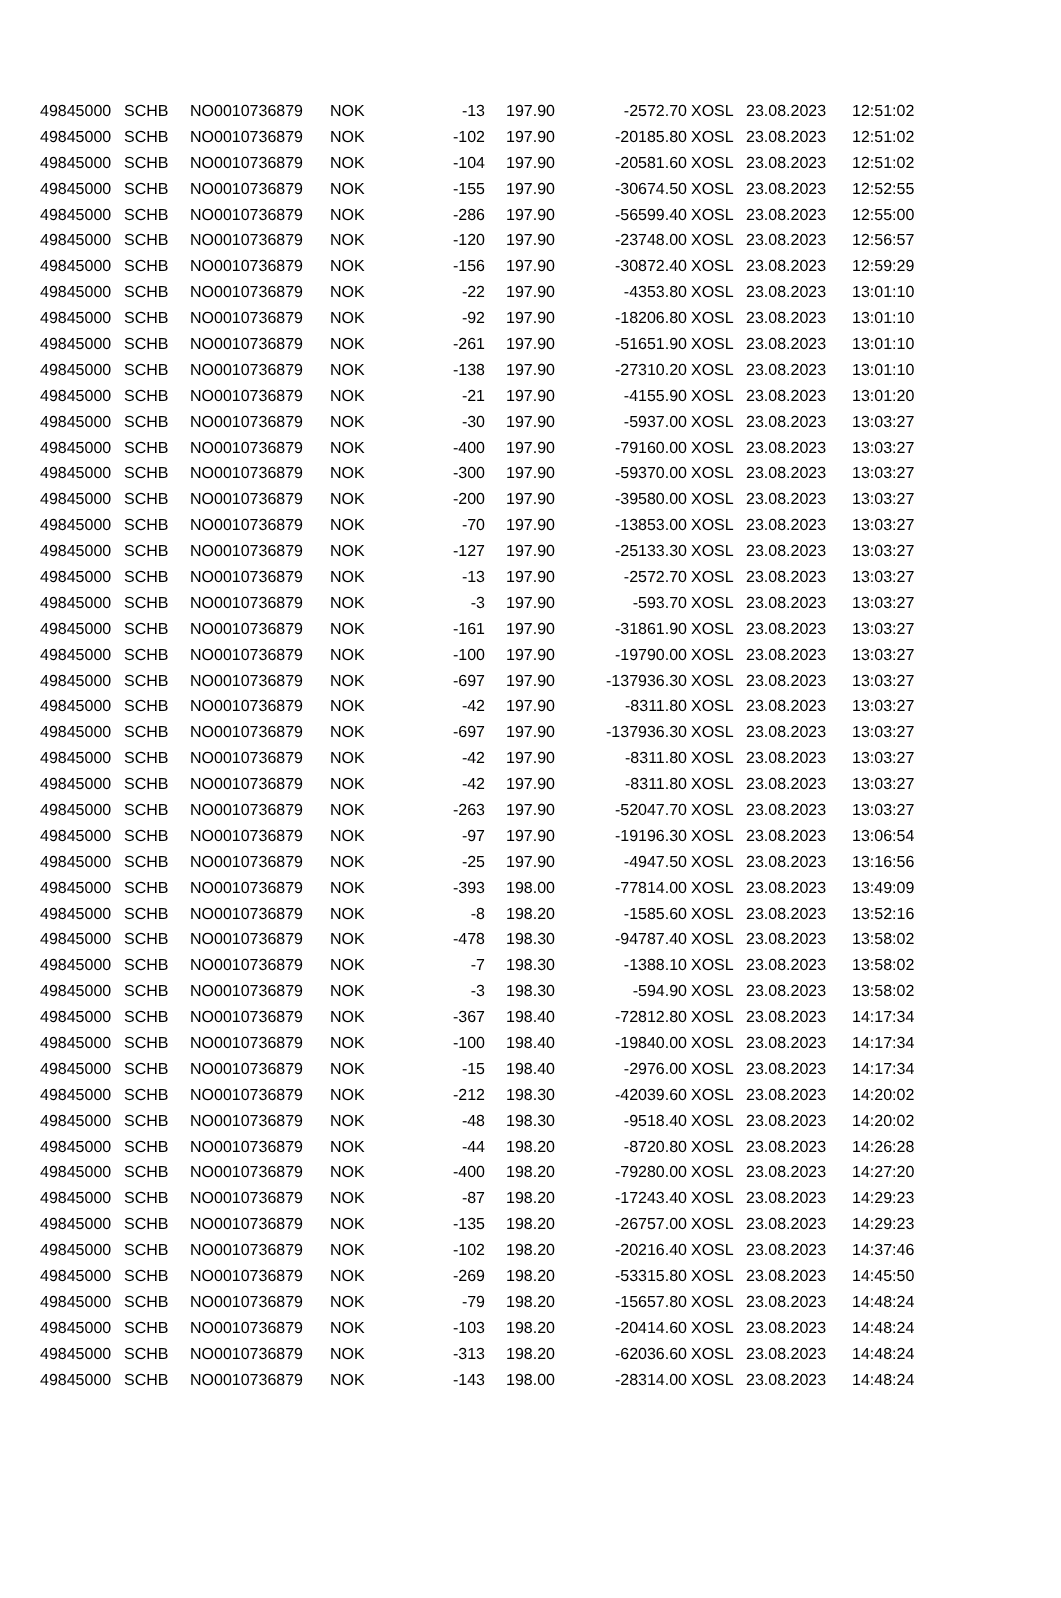| 49845000 | SCHB | NO0010736879 | NOK | -13 | 197.90 | -2572.70 | XOSL | 23.08.2023 | 12:51:02 |
| 49845000 | SCHB | NO0010736879 | NOK | -102 | 197.90 | -20185.80 | XOSL | 23.08.2023 | 12:51:02 |
| 49845000 | SCHB | NO0010736879 | NOK | -104 | 197.90 | -20581.60 | XOSL | 23.08.2023 | 12:51:02 |
| 49845000 | SCHB | NO0010736879 | NOK | -155 | 197.90 | -30674.50 | XOSL | 23.08.2023 | 12:52:55 |
| 49845000 | SCHB | NO0010736879 | NOK | -286 | 197.90 | -56599.40 | XOSL | 23.08.2023 | 12:55:00 |
| 49845000 | SCHB | NO0010736879 | NOK | -120 | 197.90 | -23748.00 | XOSL | 23.08.2023 | 12:56:57 |
| 49845000 | SCHB | NO0010736879 | NOK | -156 | 197.90 | -30872.40 | XOSL | 23.08.2023 | 12:59:29 |
| 49845000 | SCHB | NO0010736879 | NOK | -22 | 197.90 | -4353.80 | XOSL | 23.08.2023 | 13:01:10 |
| 49845000 | SCHB | NO0010736879 | NOK | -92 | 197.90 | -18206.80 | XOSL | 23.08.2023 | 13:01:10 |
| 49845000 | SCHB | NO0010736879 | NOK | -261 | 197.90 | -51651.90 | XOSL | 23.08.2023 | 13:01:10 |
| 49845000 | SCHB | NO0010736879 | NOK | -138 | 197.90 | -27310.20 | XOSL | 23.08.2023 | 13:01:10 |
| 49845000 | SCHB | NO0010736879 | NOK | -21 | 197.90 | -4155.90 | XOSL | 23.08.2023 | 13:01:20 |
| 49845000 | SCHB | NO0010736879 | NOK | -30 | 197.90 | -5937.00 | XOSL | 23.08.2023 | 13:03:27 |
| 49845000 | SCHB | NO0010736879 | NOK | -400 | 197.90 | -79160.00 | XOSL | 23.08.2023 | 13:03:27 |
| 49845000 | SCHB | NO0010736879 | NOK | -300 | 197.90 | -59370.00 | XOSL | 23.08.2023 | 13:03:27 |
| 49845000 | SCHB | NO0010736879 | NOK | -200 | 197.90 | -39580.00 | XOSL | 23.08.2023 | 13:03:27 |
| 49845000 | SCHB | NO0010736879 | NOK | -70 | 197.90 | -13853.00 | XOSL | 23.08.2023 | 13:03:27 |
| 49845000 | SCHB | NO0010736879 | NOK | -127 | 197.90 | -25133.30 | XOSL | 23.08.2023 | 13:03:27 |
| 49845000 | SCHB | NO0010736879 | NOK | -13 | 197.90 | -2572.70 | XOSL | 23.08.2023 | 13:03:27 |
| 49845000 | SCHB | NO0010736879 | NOK | -3 | 197.90 | -593.70 | XOSL | 23.08.2023 | 13:03:27 |
| 49845000 | SCHB | NO0010736879 | NOK | -161 | 197.90 | -31861.90 | XOSL | 23.08.2023 | 13:03:27 |
| 49845000 | SCHB | NO0010736879 | NOK | -100 | 197.90 | -19790.00 | XOSL | 23.08.2023 | 13:03:27 |
| 49845000 | SCHB | NO0010736879 | NOK | -697 | 197.90 | -137936.30 | XOSL | 23.08.2023 | 13:03:27 |
| 49845000 | SCHB | NO0010736879 | NOK | -42 | 197.90 | -8311.80 | XOSL | 23.08.2023 | 13:03:27 |
| 49845000 | SCHB | NO0010736879 | NOK | -697 | 197.90 | -137936.30 | XOSL | 23.08.2023 | 13:03:27 |
| 49845000 | SCHB | NO0010736879 | NOK | -42 | 197.90 | -8311.80 | XOSL | 23.08.2023 | 13:03:27 |
| 49845000 | SCHB | NO0010736879 | NOK | -42 | 197.90 | -8311.80 | XOSL | 23.08.2023 | 13:03:27 |
| 49845000 | SCHB | NO0010736879 | NOK | -263 | 197.90 | -52047.70 | XOSL | 23.08.2023 | 13:03:27 |
| 49845000 | SCHB | NO0010736879 | NOK | -97 | 197.90 | -19196.30 | XOSL | 23.08.2023 | 13:06:54 |
| 49845000 | SCHB | NO0010736879 | NOK | -25 | 197.90 | -4947.50 | XOSL | 23.08.2023 | 13:16:56 |
| 49845000 | SCHB | NO0010736879 | NOK | -393 | 198.00 | -77814.00 | XOSL | 23.08.2023 | 13:49:09 |
| 49845000 | SCHB | NO0010736879 | NOK | -8 | 198.20 | -1585.60 | XOSL | 23.08.2023 | 13:52:16 |
| 49845000 | SCHB | NO0010736879 | NOK | -478 | 198.30 | -94787.40 | XOSL | 23.08.2023 | 13:58:02 |
| 49845000 | SCHB | NO0010736879 | NOK | -7 | 198.30 | -1388.10 | XOSL | 23.08.2023 | 13:58:02 |
| 49845000 | SCHB | NO0010736879 | NOK | -3 | 198.30 | -594.90 | XOSL | 23.08.2023 | 13:58:02 |
| 49845000 | SCHB | NO0010736879 | NOK | -367 | 198.40 | -72812.80 | XOSL | 23.08.2023 | 14:17:34 |
| 49845000 | SCHB | NO0010736879 | NOK | -100 | 198.40 | -19840.00 | XOSL | 23.08.2023 | 14:17:34 |
| 49845000 | SCHB | NO0010736879 | NOK | -15 | 198.40 | -2976.00 | XOSL | 23.08.2023 | 14:17:34 |
| 49845000 | SCHB | NO0010736879 | NOK | -212 | 198.30 | -42039.60 | XOSL | 23.08.2023 | 14:20:02 |
| 49845000 | SCHB | NO0010736879 | NOK | -48 | 198.30 | -9518.40 | XOSL | 23.08.2023 | 14:20:02 |
| 49845000 | SCHB | NO0010736879 | NOK | -44 | 198.20 | -8720.80 | XOSL | 23.08.2023 | 14:26:28 |
| 49845000 | SCHB | NO0010736879 | NOK | -400 | 198.20 | -79280.00 | XOSL | 23.08.2023 | 14:27:20 |
| 49845000 | SCHB | NO0010736879 | NOK | -87 | 198.20 | -17243.40 | XOSL | 23.08.2023 | 14:29:23 |
| 49845000 | SCHB | NO0010736879 | NOK | -135 | 198.20 | -26757.00 | XOSL | 23.08.2023 | 14:29:23 |
| 49845000 | SCHB | NO0010736879 | NOK | -102 | 198.20 | -20216.40 | XOSL | 23.08.2023 | 14:37:46 |
| 49845000 | SCHB | NO0010736879 | NOK | -269 | 198.20 | -53315.80 | XOSL | 23.08.2023 | 14:45:50 |
| 49845000 | SCHB | NO0010736879 | NOK | -79 | 198.20 | -15657.80 | XOSL | 23.08.2023 | 14:48:24 |
| 49845000 | SCHB | NO0010736879 | NOK | -103 | 198.20 | -20414.60 | XOSL | 23.08.2023 | 14:48:24 |
| 49845000 | SCHB | NO0010736879 | NOK | -313 | 198.20 | -62036.60 | XOSL | 23.08.2023 | 14:48:24 |
| 49845000 | SCHB | NO0010736879 | NOK | -143 | 198.00 | -28314.00 | XOSL | 23.08.2023 | 14:48:24 |